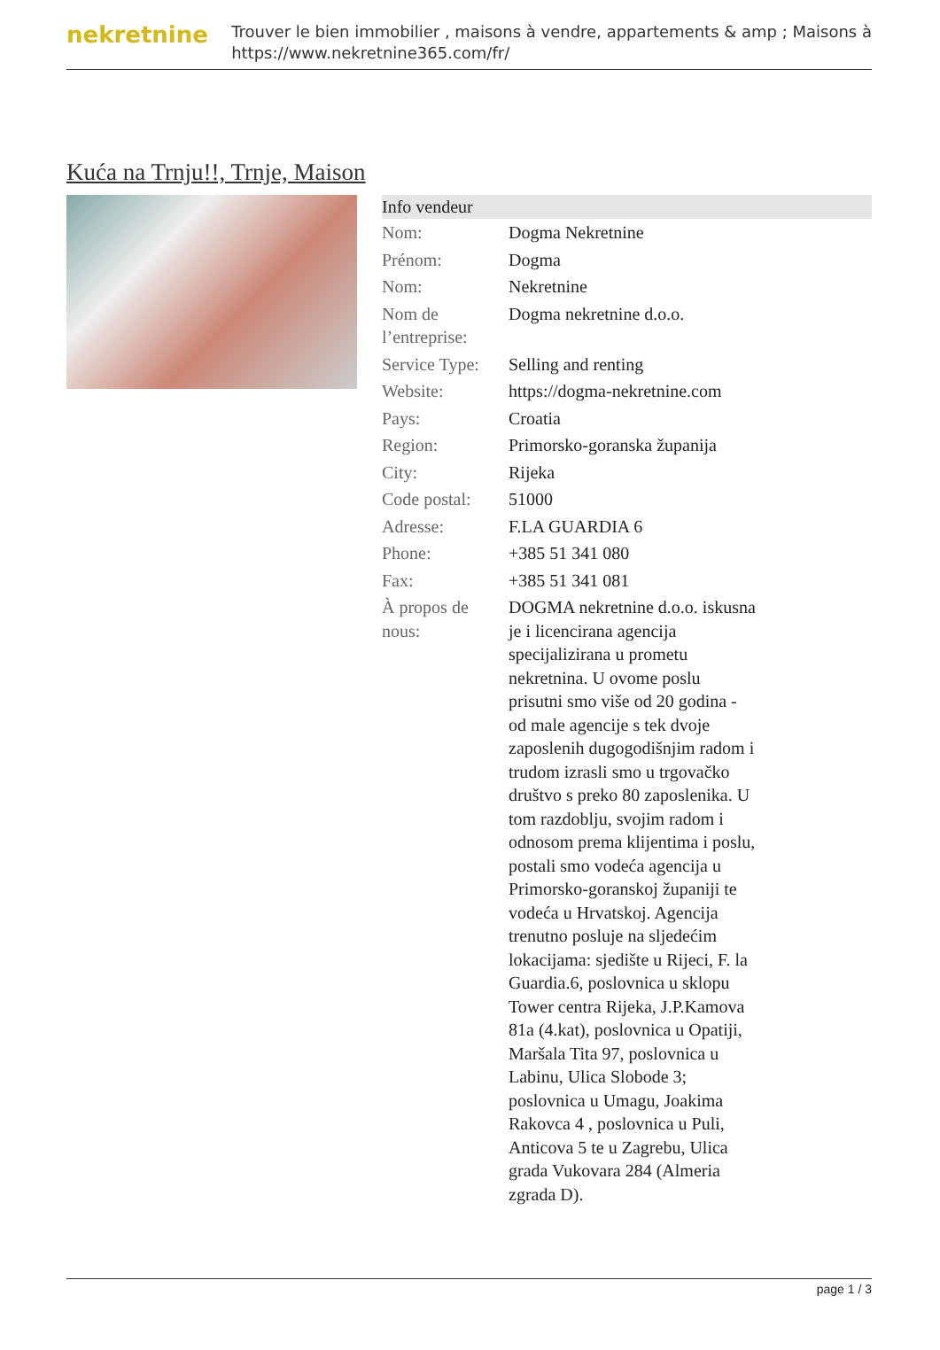nekretnine
Trouver le bien immobilier , maisons à vendre, appartements & amp ; Maisons à
https://www.nekretnine365.com/fr/
Kuća na Trnju!!, Trnje, Maison
Info vendeur
| Nom: | Dogma Nekretnine |
| Prénom: | Dogma |
| Nom: | Nekretnine |
| Nom de l’entreprise: | Dogma nekretnine d.o.o. |
| Service Type: | Selling and renting |
| Website: | https://dogma-nekretnine.com |
| Pays: | Croatia |
| Region: | Primorsko-goranska županija |
| City: | Rijeka |
| Code postal: | 51000 |
| Adresse: | F.LA GUARDIA 6 |
| Phone: | +385 51 341 080 |
| Fax: | +385 51 341 081 |
| À propos de nous: | DOGMA nekretnine d.o.o. iskusna je i licencirana agencija specijalizirana u prometu nekretnina. U ovome poslu prisutni smo više od 20 godina - od male agencije s tek dvoje zaposlenih dugogodišnjim radom i trudom izrasli smo u trgovačko društvo s preko 80 zaposlenika. U tom razdoblju, svojim radom i odnosom prema klijentima i poslu, postali smo vodeća agencija u Primorsko-goranskoj županiji te vodeća u Hrvatskoj. Agencija trenutno posluje na sljedećim lokacijama: sjedište u Rijeci, F. la Guardia.6, poslovnica u sklopu Tower centra Rijeka, J.P.Kamova 81a (4.kat), poslovnica u Opatiji, Maršala Tita 97, poslovnica u Labinu, Ulica Slobode 3; poslovnica u Umagu, Joakima Rakovca 4 , poslovnica u Puli, Anticova 5 te u Zagrebu, Ulica grada Vukovara 284 (Almeria zgrada D). |
page 1 / 3